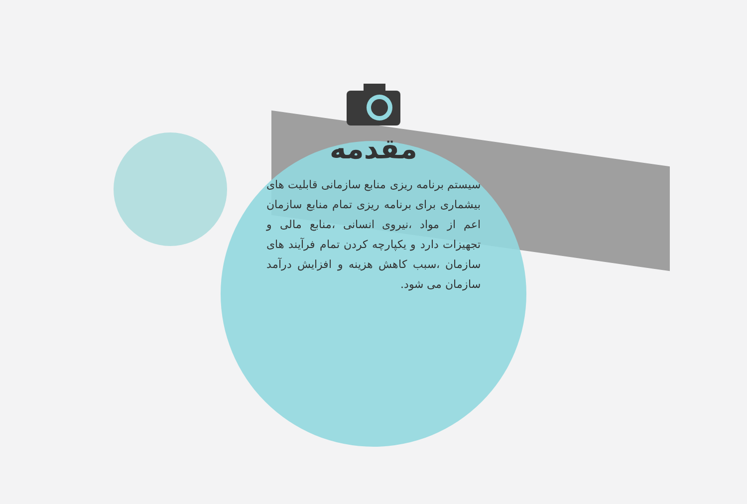مقدمه
سیستم برنامه ریزی منابع سازمانی قابلیت های بیشماری برای برنامه ریزی تمام منابع سازمان اعم از مواد ،نیروی انسانی ،منابع مالی و تجهیزات دارد و یکپارچه کردن تمام فرآیند های سازمان ،سبب کاهش هزینه و افزایش درآمد سازمان می شود.